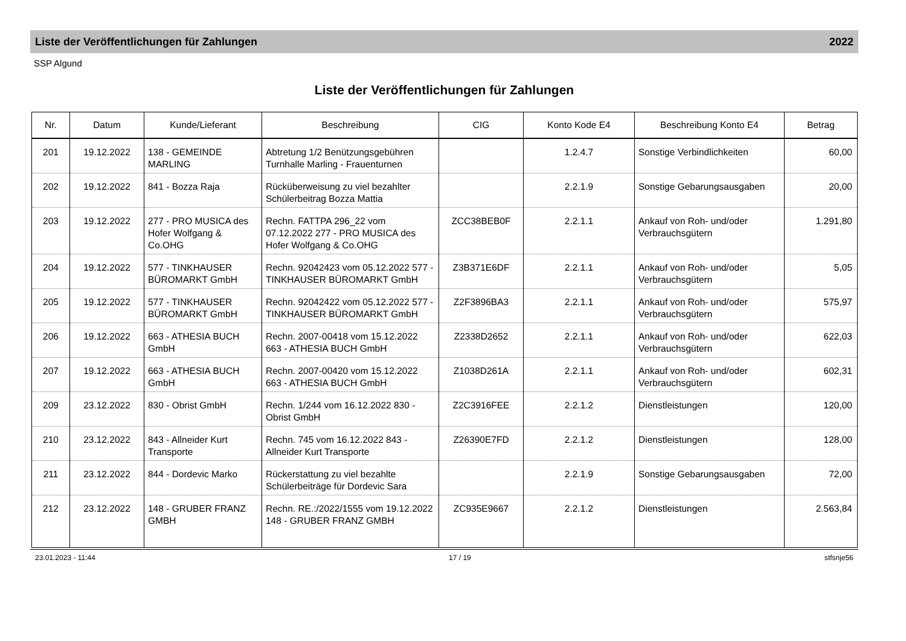Liste der Veröffentlichungen für Zahlungen 2022
SSP Algund
Liste der Veröffentlichungen für Zahlungen
| Nr. | Datum | Kunde/Lieferant | Beschreibung | CIG | Konto Kode E4 | Beschreibung Konto E4 | Betrag |
| --- | --- | --- | --- | --- | --- | --- | --- |
| 201 | 19.12.2022 | 138 - GEMEINDE MARLING | Abtretung 1/2 Benützungsgebühren Turnhalle Marling - Frauenturnen | | 1.2.4.7 | Sonstige Verbindlichkeiten | 60,00 |
| 202 | 19.12.2022 | 841 - Bozza Raja | Rücküberweisung zu viel bezahlter Schülerbeitrag Bozza Mattia | | 2.2.1.9 | Sonstige Gebarungsausgaben | 20,00 |
| 203 | 19.12.2022 | 277 - PRO MUSICA des Hofer Wolfgang & Co.OHG | Rechn. FATTPA 296_22 vom 07.12.2022 277 - PRO MUSICA des Hofer Wolfgang & Co.OHG | ZCC38BEB0F | 2.2.1.1 | Ankauf von Roh- und/oder Verbrauchsgütern | 1.291,80 |
| 204 | 19.12.2022 | 577 - TINKHAUSER BÜROMARKT GmbH | Rechn. 92042423 vom 05.12.2022 577 - TINKHAUSER BÜROMARKT GmbH | Z3B371E6DF | 2.2.1.1 | Ankauf von Roh- und/oder Verbrauchsgütern | 5,05 |
| 205 | 19.12.2022 | 577 - TINKHAUSER BÜROMARKT GmbH | Rechn. 92042422 vom 05.12.2022 577 - TINKHAUSER BÜROMARKT GmbH | Z2F3896BA3 | 2.2.1.1 | Ankauf von Roh- und/oder Verbrauchsgütern | 575,97 |
| 206 | 19.12.2022 | 663 - ATHESIA BUCH GmbH | Rechn. 2007-00418 vom 15.12.2022 663 - ATHESIA BUCH GmbH | Z2338D2652 | 2.2.1.1 | Ankauf von Roh- und/oder Verbrauchsgütern | 622,03 |
| 207 | 19.12.2022 | 663 - ATHESIA BUCH GmbH | Rechn. 2007-00420 vom 15.12.2022 663 - ATHESIA BUCH GmbH | Z1038D261A | 2.2.1.1 | Ankauf von Roh- und/oder Verbrauchsgütern | 602,31 |
| 209 | 23.12.2022 | 830 - Obrist GmbH | Rechn. 1/244 vom 16.12.2022 830 - Obrist GmbH | Z2C3916FEE | 2.2.1.2 | Dienstleistungen | 120,00 |
| 210 | 23.12.2022 | 843 - Allneider Kurt Transporte | Rechn. 745 vom 16.12.2022 843 - Allneider Kurt Transporte | Z26390E7FD | 2.2.1.2 | Dienstleistungen | 128,00 |
| 211 | 23.12.2022 | 844 - Dordevic Marko | Rückerstattung zu viel bezahlte Schülerbeiträge für Dordevic Sara | | 2.2.1.9 | Sonstige Gebarungsausgaben | 72,00 |
| 212 | 23.12.2022 | 148 - GRUBER FRANZ GMBH | Rechn. RE.:/2022/1555 vom 19.12.2022 148 - GRUBER FRANZ GMBH | ZC935E9667 | 2.2.1.2 | Dienstleistungen | 2.563,84 |
23.01.2023 - 11:44 17 / 19 stfsnje56